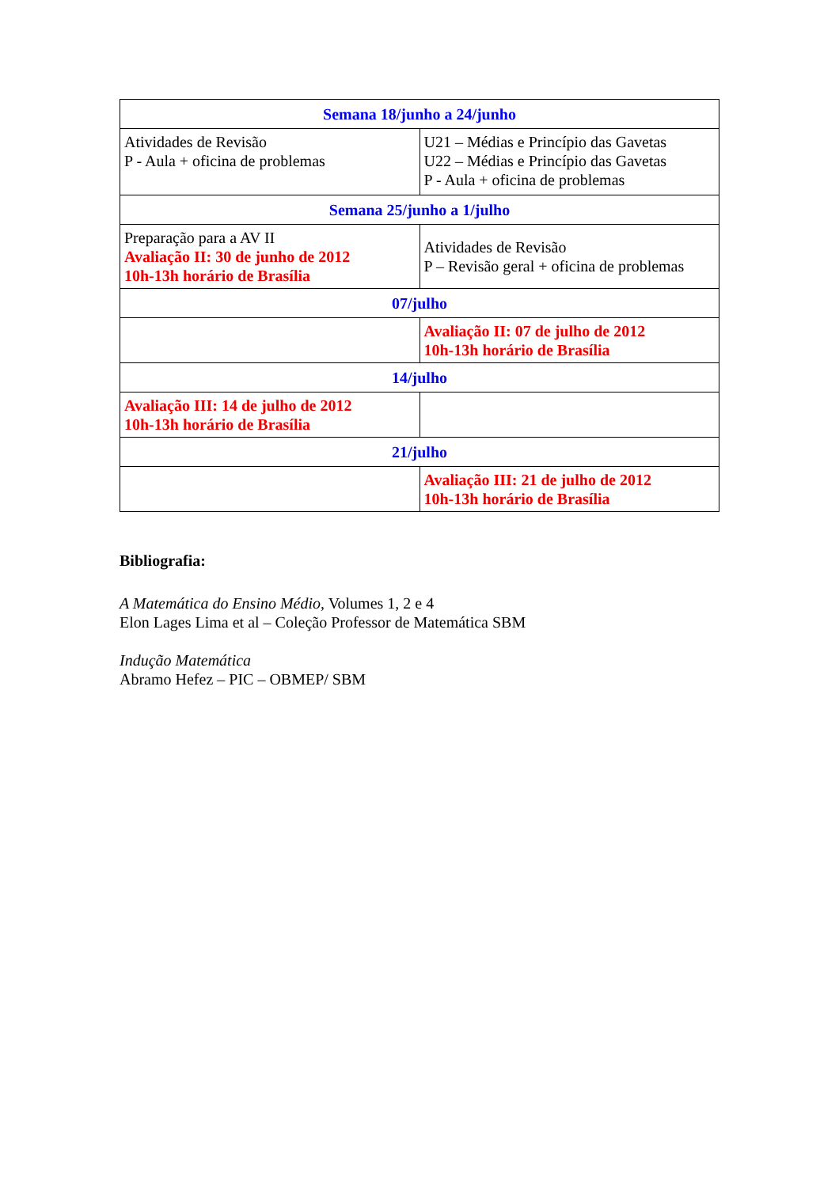| Semana 18/junho a 24/junho | |
| --- | --- |
| Atividades de Revisão P - Aula + oficina de problemas | U21 – Médias e Princípio das Gavetas U22 – Médias e Princípio das Gavetas P - Aula + oficina de problemas |
| Semana 25/junho a 1/julho | |
| Preparação para a AV II Avaliação II: 30 de junho de 2012 10h-13h horário de Brasília | Atividades de Revisão P – Revisão geral + oficina de problemas |
| 07/julho | |
| | Avaliação II: 07 de julho de 2012 10h-13h horário de Brasília |
| 14/julho | |
| Avaliação III: 14 de julho de 2012 10h-13h horário de Brasília | |
| 21/julho | |
| | Avaliação III: 21 de julho de 2012 10h-13h horário de Brasília |
Bibliografia:
A Matemática do Ensino Médio, Volumes 1, 2 e 4
Elon Lages Lima et al – Coleção Professor de Matemática SBM
Indução Matemática
Abramo Hefez – PIC – OBMEP/ SBM